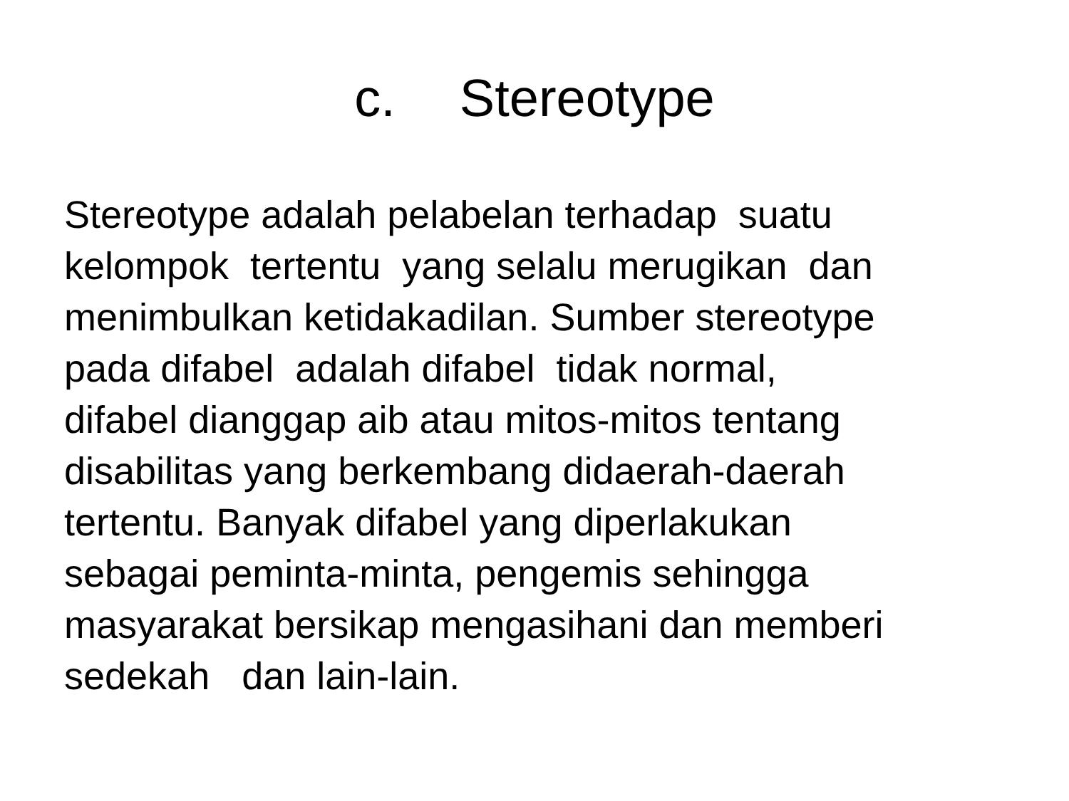c. Stereotype
Stereotype adalah pelabelan terhadap suatu kelompok tertentu yang selalu merugikan dan menimbulkan ketidakadilan. Sumber stereotype pada difabel adalah difabel tidak normal, difabel dianggap aib atau mitos-mitos tentang disabilitas yang berkembang didaerah-daerah tertentu. Banyak difabel yang diperlakukan sebagai peminta-minta, pengemis sehingga masyarakat bersikap mengasihani dan memberi sedekah dan lain-lain.